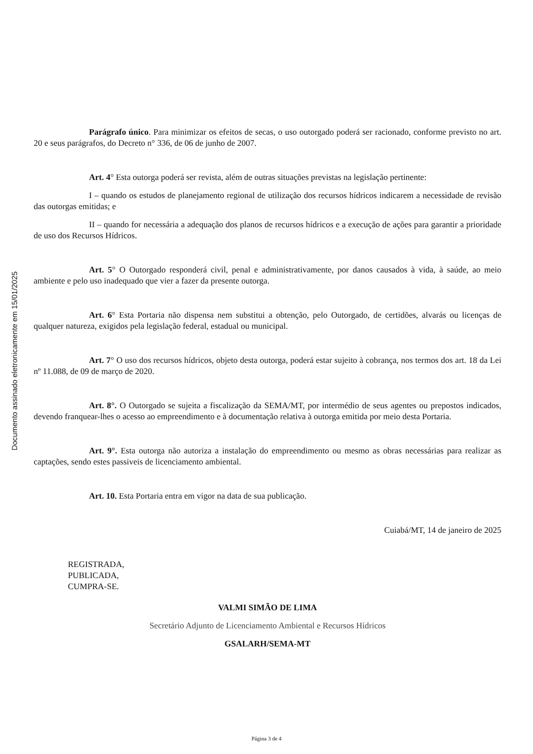Documento assinado eletronicamente em 15/01/2025
Parágrafo único. Para minimizar os efeitos de secas, o uso outorgado poderá ser racionado, conforme previsto no art. 20 e seus parágrafos, do Decreto n° 336, de 06 de junho de 2007.
Art. 4° Esta outorga poderá ser revista, além de outras situações previstas na legislação pertinente:
I – quando os estudos de planejamento regional de utilização dos recursos hídricos indicarem a necessidade de revisão das outorgas emitidas; e
II – quando for necessária a adequação dos planos de recursos hídricos e a execução de ações para garantir a prioridade de uso dos Recursos Hídricos.
Art. 5° O Outorgado responderá civil, penal e administrativamente, por danos causados à vida, à saúde, ao meio ambiente e pelo uso inadequado que vier a fazer da presente outorga.
Art. 6° Esta Portaria não dispensa nem substitui a obtenção, pelo Outorgado, de certidões, alvarás ou licenças de qualquer natureza, exigidos pela legislação federal, estadual ou municipal.
Art. 7° O uso dos recursos hídricos, objeto desta outorga, poderá estar sujeito à cobrança, nos termos dos art. 18 da Lei nº 11.088, de 09 de março de 2020.
Art. 8°. O Outorgado se sujeita a fiscalização da SEMA/MT, por intermédio de seus agentes ou prepostos indicados, devendo franquear-lhes o acesso ao empreendimento e à documentação relativa à outorga emitida por meio desta Portaria.
Art. 9°. Esta outorga não autoriza a instalação do empreendimento ou mesmo as obras necessárias para realizar as captações, sendo estes passiveis de licenciamento ambiental.
Art. 10. Esta Portaria entra em vigor na data de sua publicação.
Cuiabá/MT, 14 de janeiro de 2025
REGISTRADA,
PUBLICADA,
CUMPRA-SE.
VALMI SIMÃO DE LIMA
Secretário Adjunto de Licenciamento Ambiental e Recursos Hídricos
GSALARH/SEMA-MT
Página 3 de 4